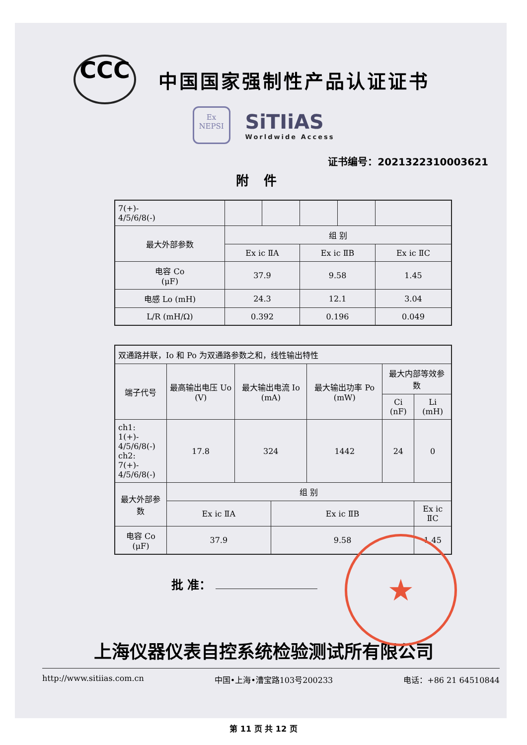CCC
中国国家强制性产品认证证书
Ex
NEPSI
SiTIiAS
Worldwide Access
证书编号：2021322310003621
附件
| 7(+)- 4/5/6/8(-) | | | | | |
| 最大外部参数 | 组 别 | | | | |
| | Ex ic ⅡA | | Ex ic ⅡB | | Ex ic ⅡC |
| 电容 Co (μF) | 37.9 | | 9.58 | | 1.45 |
| 电感 Lo (mH) | 24.3 | | 12.1 | | 3.04 |
| L/R (mH/Ω) | 0.392 | | 0.196 | | 0.049 |
| 双通路并联，Io 和 Po 为双通路参数之和，线性输出特性 | | | | | | |
| 端子代号 | 最高输出电压 Uo (V) | 最大输出电流 Io (mA) | | 最大输出功率 Po (mW) | 最大内部等效参数 | |
| | | | | | Ci (nF) | Li (mH) |
| ch1: 1(+)- 4/5/6/8(-) ch2: 7(+)- 4/5/6/8(-) | 17.8 | 324 | | 1442 | 24 | 0 |
| 最大外部参数 | 组 别 | | | | | |
| | Ex ic ⅡA | | Ex ic ⅡB | | | Ex ic ⅡC |
| 电容 Co (μF) | 37.9 | | 9.58 | | | 1.45 |
批 准：
★
上海仪器仪表自控系统检验测试所有限公司
http://www.sitiias.com.cn 中国•上海•漕宝路103号200233 电话：+86 21 64510844
第 11 页 共 12 页